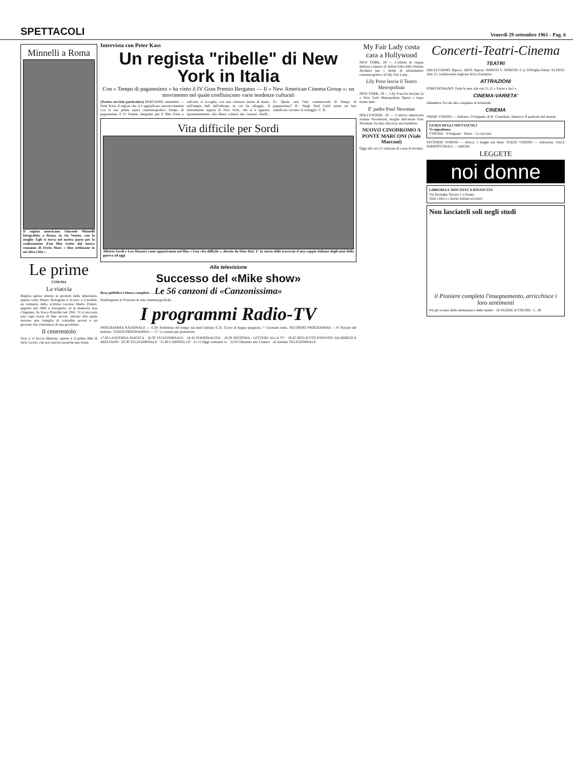SPETTACOLI
Venerdì 29 settembre 1961 - Pag. 6
Minnelli a Roma
Il regista americano Vincente Minnelli fotografato a Roma, in via Veneto, con la moglie. Egli si trova nel nostro paese per la realizzazione d'un film tratto dal nuovo romanzo di Irwin Shaw « Due settimane in un'altra città »
Le prime
CINEMA
La viaccia
Regista spesso attento ai prodotti della letteratura, questa volta Mauro Bolognini è ricorso a L'eredità, un romanzo dello scrittore toscano Mario Pratesi, apparso nel 1882 e riscoperto, se la memoria non c'inganna, da Vasco Pratolini nel 1941. Vi si racconta una cupa storia di fine secolo, attorno alla quale ruotano una famiglia di contadini poveri e un giovane che s'innamora di una prostituta.
Il cenerentolo
Non ci si faccia illusioni: questo è il primo film di Jerry Lewis, che non suscita neanche una risata.
Intervista con Peter Kass
Un regista "ribelle" di New York in Italia
Con « Tempo di paganesimo » ha vinto il IV Gran Premio Bergamo — Il « New American Cinema Group »: un movimento nel quale confluiscono varie tendenze culturali
(Nostro servizio particolare) BERGAMO, settembre — Peter Kass, il regista che si è aggiudicato autorevolmente con la sua prima opera cinematografica Tempo di paganesimo il IV Premio Bergamo per il film d'arte e sull'arte, ci accoglie, con una calorosa stretta di mano, nell'ampia hall dell'albergo in cui ha alloggio. Il trentottenne regista di New York, che si è appunto spontaneamente alla libera schiera dei cineasti ribelli... D.: Quale sarà l'iter commerciale di Tempo di paganesimo? R.: Negli Stati Uniti esiste un ben ramificato circuito di noleggio. C. B.
Vita difficile per Sordi
Alberto Sordi e Lea Massari come appariranno nel film « Una vita difficile », diretto da Dino Risi. E' la storia delle traversie d'una coppia italiana dagli anni della guerra ad oggi
Alla televisione
Successo del «Mike show»
Reso pubblico l'elenco completo — Le 56 canzoni di «Canzonissima»
Raddoppiate in Svizzera le sale cinematografiche
I programmi Radio-TV
PROGRAMMA NAZIONALE — 6.30: Bollettino del tempo sui mari italiani; 6.35: Corso di lingua spagnola; 7: Giornale radio. SECONDO PROGRAMMA — 9: Notizie del mattino. TERZO PROGRAMMA — 17: La sonata per pianoforte.
17.00 LANTERNA MAGICA · 18.30 TELEGIORNALE · 18.45 PERSONALITA' · 19.30 SINTONIA - LETTERE ALLA TV · 19.45 BIGLIETTO D'INVITO: DA BORGO A MOZZANO · 20.30 TELEGIORNALE · 21.00 CAROSELLO · 21.15 Oggi comando io · 22.05 Dibattito alla Camera · Al termine TELEGIORNALE
My Fair Lady costa cara a Hollywood
NEW YORK, 28 — L'offerta di cinque milioni e mezzo di dollari fatta dalla Warner Brothers per i diritti di adattamento cinematografico di My Fair Lady...
Lily Pons lascia il Teatro Metropolitan
NEW YORK, 28 — Lily Pons ha lasciato la « New York Metropolitan Opera » dopo trenta anni.
E' padre Paul Newman
HOLLYWOOD, 28 — L'attrice americana Joanne Woodward, moglie dell'attore Paul Newman, ha dato alla luce una bambina.
NUOVO CINODROMO A PONTE MARCONI (Viale Marconi)
Oggi alle ore 21 riunione di corse di levrieri.
Concerti-Teatri-Cinema
TEATRI
ARLECCHINO: Riposo. ARTI: Riposo. BORGO S. SPIRITO: C.ia D'Origlia-Palmi. ELISEO: Alle 21, tradizionale stagione lirica d'autunno.
ATTRAZIONI
FORO ROMANO: Tutte le sere alle ore 21,15 « Suoni e luci ».
CINEMA-VARIETA'
Alhambra: Ercole alla conquista di Atlantide.
CINEMA
PRIME VISIONI — Adriano: Il brigante, di R. Castellani. America: Il padrone del mondo.
GUIDA DEGLI SPETTACOLI
Vi segnaliamo
CINEMA · Il brigante · Senso · La ciociara
SECONDE VISIONI — Africa: I draghi nel West. TERZE VISIONI — Adriacine. SALE PARROCCHIALI — ARENE
LEGGETE
noi donne
LIBRERIA E DISCOTECA RINASCITA
Via Botteghe Oscure 1-2 Roma
Tutti i libri e i dischi italiani ed esteri
Non lasciateli soli negli studi
il Pioniere completa l'insegnamento, arricchisce i loro sentimenti
Per gli scolari delle elementari e delle medie - 16 PAGINE A COLORI - L. 40